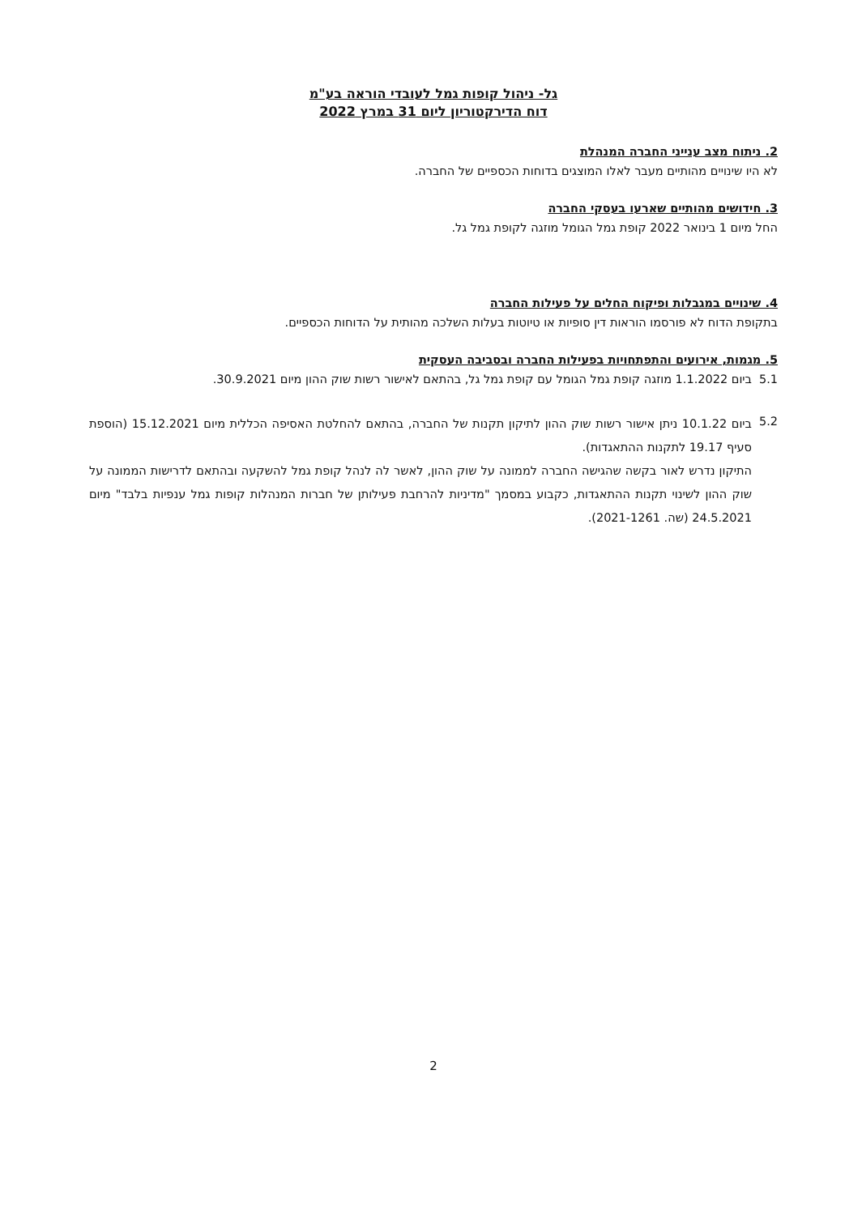גל- ניהול קופות גמל לעובדי הוראה בע"מ
דוח הדירקטוריון ליום 31 במרץ 2022
2. ניתוח מצב ענייני החברה המנהלת
לא היו שינויים מהותיים מעבר לאלו המוצגים בדוחות הכספיים של החברה.
3. חידושים מהותיים שארעו בעסקי החברה
החל מיום 1 בינואר 2022 קופת גמל הגומל מוזגה לקופת גמל גל.
4. שינויים במגבלות ופיקוח החלים על פעילות החברה
בתקופת הדוח לא פורסמו הוראות דין סופיות או טיוטות בעלות השלכה מהותית על הדוחות הכספיים.
5. מגמות, אירועים והתפתחויות בפעילות החברה ובסביבה העסקית
5.1 ביום 1.1.2022 מוזגה קופת גמל הגומל עם קופת גמל גל, בהתאם לאישור רשות שוק ההון מיום 30.9.2021.
5.2
ביום 10.1.22 ניתן אישור רשות שוק ההון לתיקון תקנות של החברה, בהתאם להחלטת האסיפה הכללית מיום 15.12.2021 (הוספת סעיף 19.17 לתקנות ההתאגדות).
התיקון נדרש לאור בקשה שהגישה החברה לממונה על שוק ההון, לאשר לה לנהל קופת גמל להשקעה ובהתאם לדרישות הממונה על שוק ההון לשינוי תקנות ההתאגדות, כקבוע במסמך "מדיניות להרחבת פעילותן של חברות המנהלות קופות גמל ענפיות בלבד" מיום 24.5.2021 (שה. 2021-1261).
2